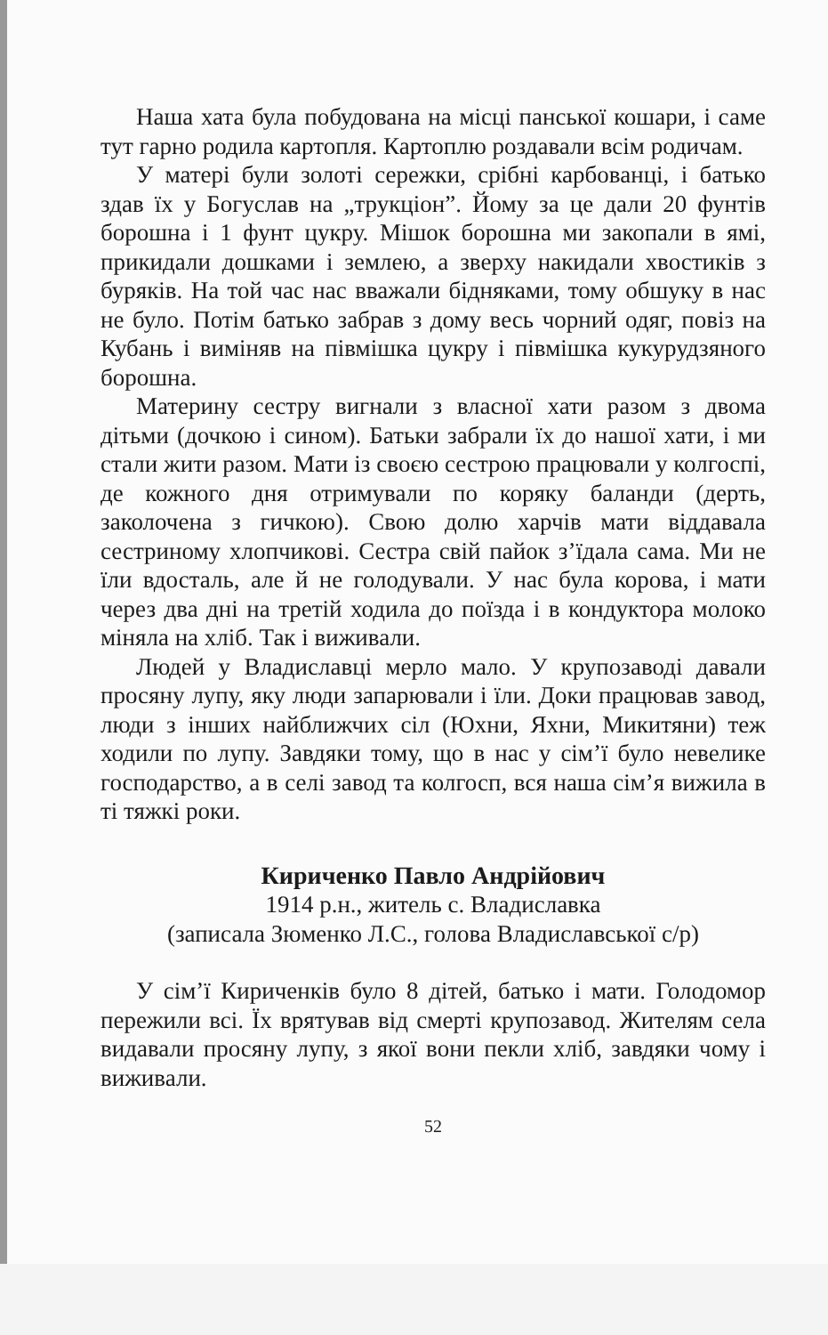Наша хата була побудована на місці панської кошари, і саме тут гарно родила картопля. Картоплю роздавали всім родичам.
У матері були золоті сережки, срібні карбованці, і батько здав їх у Богуслав на „трукціон”. Йому за це дали 20 фунтів борошна і 1 фунт цукру. Мішок борошна ми закопали в ямі, прикидали дошками і землею, а зверху накидали хвостиків з буряків. На той час нас вважали бідняками, тому обшуку в нас не було. Потім батько забрав з дому весь чорний одяг, повіз на Кубань і виміняв на півмішка цукру і півмішка кукурудзяного борошна.
Материну сестру вигнали з власної хати разом з двома дітьми (дочкою і сином). Батьки забрали їх до нашої хати, і ми стали жити разом. Мати із своєю сестрою працювали у колгоспі, де кожного дня отримували по коряку баланди (дерть, заколочена з гичкою). Свою долю харчів мати віддавала сестриному хлопчикові. Сестра свій пайок з’їдала сама. Ми не їли вдосталь, але й не голодували. У нас була корова, і мати через два дні на третій ходила до поїзда і в кондуктора молоко міняла на хліб. Так і виживали.
Людей у Владиславці мерло мало. У крупозаводі давали просяну лупу, яку люди запарювали і їли. Доки працював завод, люди з інших найближчих сіл (Юхни, Яхни, Микитяни) теж ходили по лупу. Завдяки тому, що в нас у сім’ї було невелике господарство, а в селі завод та колгосп, вся наша сім’я вижила в ті тяжкі роки.
Кириченко Павло Андрійович
1914 р.н., житель с. Владиславка
(записала Зюменко Л.С., голова Владиславської с/р)
У сім’ї Кириченків було 8 дітей, батько і мати. Голодомор пережили всі. Їх врятував від смерті крупозавод. Жителям села видавали просяну лупу, з якої вони пекли хліб, завдяки чому і виживали.
52